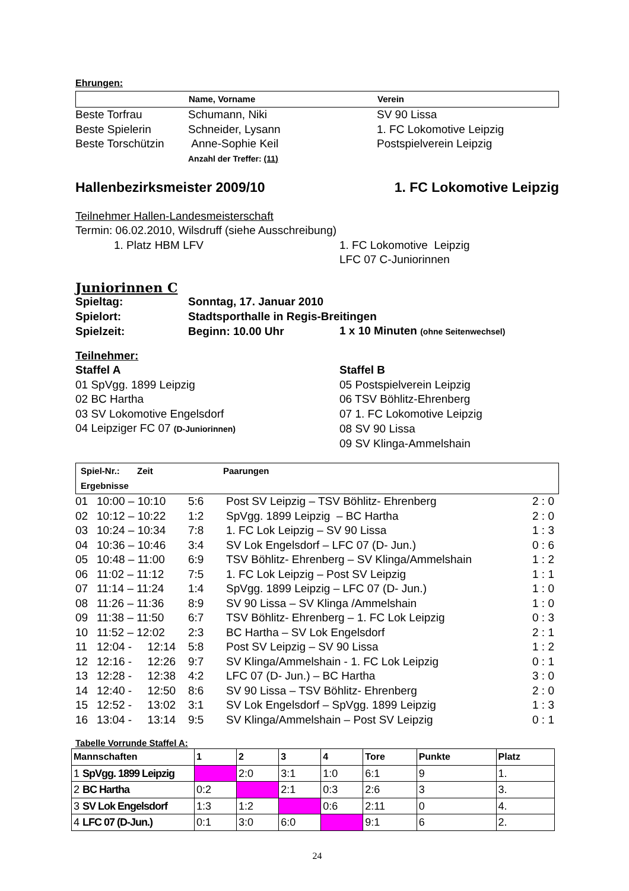Ehrungen:
| | Name, Vorname | Verein |
| Beste Torfrau | Schumann, Niki | SV 90 Lissa |
| Beste Spielerin | Schneider, Lysann | 1. FC Lokomotive Leipzig |
| Beste Torschützin | Anne-Sophie Keil | Postspielverein Leipzig |
| | Anzahl der Treffer: (11) | |
Hallenbezirksmeister 2009/10 1. FC Lokomotive Leipzig
Teilnehmer Hallen-Landesmeisterschaft
Termin: 06.02.2010, Wilsdruff (siehe Ausschreibung)
| 1. Platz HBM LFV | 1. FC Lokomotive Leipzig |
| | LFC 07 C-Juniorinnen |
Juniorinnen C
| Spieltag: | Sonntag, 17. Januar 2010 | |
| Spielort: | Stadtsporthalle in Regis-Breitingen | |
| Spielzeit: | Beginn: 10.00 Uhr | 1 x 10 Minuten (ohne Seitenwechsel) |
Teilnehmer:
| Staffel A | Staffel B |
| 01 SpVgg. 1899 Leipzig | 05 Postspielverein Leipzig |
| 02 BC Hartha | 06 TSV Böhlitz-Ehrenberg |
| 03 SV Lokomotive Engelsdorf | 07 1. FC Lokomotive Leipzig |
| 04 Leipziger FC 07 (D-Juniorinnen) | 08 SV 90 Lissa |
| | 09 SV Klinga-Ammelshain |
| Spiel-Nr.: Zeit Ergebnisse | Paarungen |
| 01 | 10:00 – 10:10 | 5:6 | Post SV Leipzig – TSV Böhlitz- Ehrenberg | 2 : 0 |
| 02 | 10:12 – 10:22 | 1:2 | SpVgg. 1899 Leipzig – BC Hartha | 2 : 0 |
| 03 | 10:24 – 10:34 | 7:8 | 1. FC Lok Leipzig – SV 90 Lissa | 1 : 3 |
| 04 | 10:36 – 10:46 | 3:4 | SV Lok Engelsdorf – LFC 07 (D- Jun.) | 0 : 6 |
| 05 | 10:48 – 11:00 | 6:9 | TSV Böhlitz- Ehrenberg – SV Klinga/Ammelshain | 1 : 2 |
| 06 | 11:02 – 11:12 | 7:5 | 1. FC Lok Leipzig – Post SV Leipzig | 1 : 1 |
| 07 | 11:14 – 11:24 | 1:4 | SpVgg. 1899 Leipzig – LFC 07 (D- Jun.) | 1 : 0 |
| 08 | 11:26 – 11:36 | 8:9 | SV 90 Lissa – SV Klinga /Ammelshain | 1 : 0 |
| 09 | 11:38 – 11:50 | 6:7 | TSV Böhlitz- Ehrenberg – 1. FC Lok Leipzig | 0 : 3 |
| 10 | 11:52 – 12:02 | 2:3 | BC Hartha – SV Lok Engelsdorf | 2 : 1 |
| 11 | 12:04 - 12:14 | 5:8 | Post SV Leipzig – SV 90 Lissa | 1 : 2 |
| 12 | 12:16 - 12:26 | 9:7 | SV Klinga/Ammelshain - 1. FC Lok Leipzig | 0 : 1 |
| 13 | 12:28 - 12:38 | 4:2 | LFC 07 (D- Jun.) – BC Hartha | 3 : 0 |
| 14 | 12:40 - 12:50 | 8:6 | SV 90 Lissa – TSV Böhlitz- Ehrenberg | 2 : 0 |
| 15 | 12:52 - 13:02 | 3:1 | SV Lok Engelsdorf – SpVgg. 1899 Leipzig | 1 : 3 |
| 16 | 13:04 - 13:14 | 9:5 | SV Klinga/Ammelshain – Post SV Leipzig | 0 : 1 |
Tabelle Vorrunde Staffel A:
| Mannschaften | 1 | 2 | 3 | 4 | Tore | Punkte | Platz |
| --- | --- | --- | --- | --- | --- | --- | --- |
| 1 SpVgg. 1899 Leipzig | | 2:0 | 3:1 | 1:0 | 6:1 | 9 | 1. |
| 2 BC Hartha | 0:2 | | 2:1 | 0:3 | 2:6 | 3 | 3. |
| 3 SV Lok Engelsdorf | 1:3 | 1:2 | | 0:6 | 2:11 | 0 | 4. |
| 4 LFC 07 (D-Jun.) | 0:1 | 3:0 | 6:0 | | 9:1 | 6 | 2. |
24